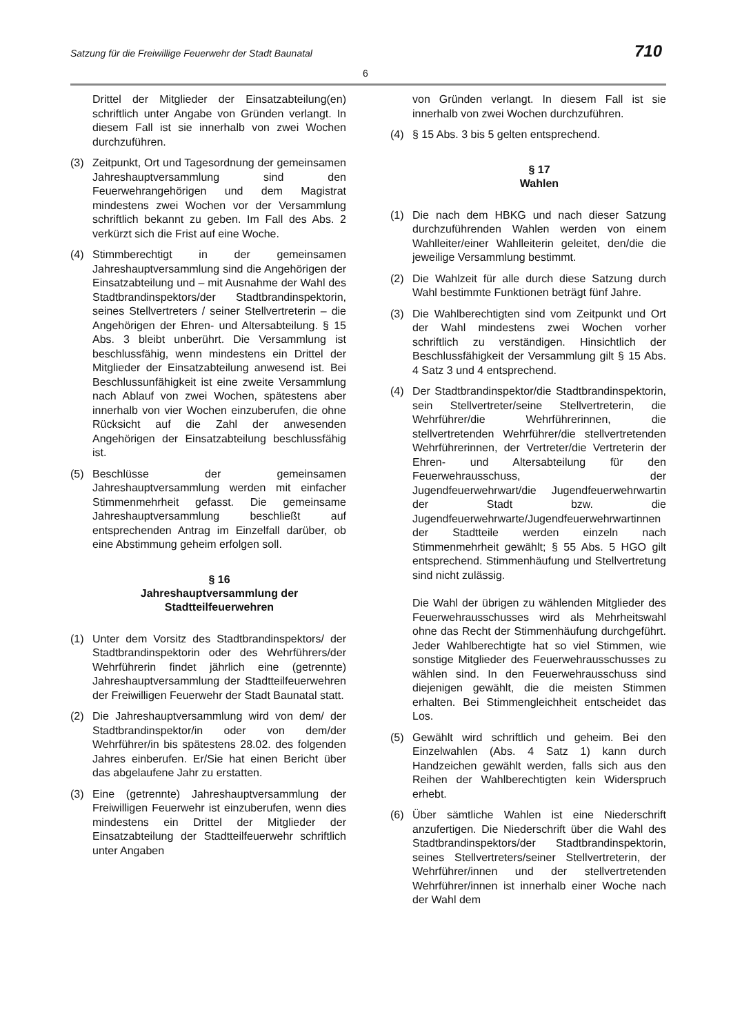Satzung für die Freiwillige Feuerwehr der Stadt Baunatal 710
6
Drittel der Mitglieder der Einsatzabteilung(en) schriftlich unter Angabe von Gründen verlangt. In diesem Fall ist sie innerhalb von zwei Wochen durchzuführen.
(3) Zeitpunkt, Ort und Tagesordnung der gemeinsamen Jahreshauptversammlung sind den Feuerwehrangehörigen und dem Magistrat mindestens zwei Wochen vor der Versammlung schriftlich bekannt zu geben. Im Fall des Abs. 2 verkürzt sich die Frist auf eine Woche.
(4) Stimmberechtigt in der gemeinsamen Jahreshauptversammlung sind die Angehörigen der Einsatzabteilung und – mit Ausnahme der Wahl des Stadtbrand­inspektors/der Stadtbrandinspektorin, seines Stellvertreters / seiner Stellvertreterin – die Angehörigen der Ehren- und Altersabteilung. § 15 Abs. 3 bleibt unberührt. Die Versammlung ist beschlussfähig, wenn mindestens ein Drittel der Mitglieder der Einsatzabteilung anwesend ist. Bei Beschlussunfähigkeit ist eine zweite Versammlung nach Ablauf von zwei Wochen, spätestens aber innerhalb von vier Wochen einzuberufen, die ohne Rücksicht auf die Zahl der anwesenden Angehörigen der Einsatzabteilung beschlussfähig ist.
(5) Beschlüsse der gemeinsamen Jahreshauptversammlung werden mit einfacher Stimmenmehrheit gefasst. Die gemeinsame Jahreshauptversammlung beschließt auf entsprechenden Antrag im Einzelfall darüber, ob eine Abstimmung geheim erfolgen soll.
§ 16
Jahreshauptversammlung der Stadtteilfeuerwehren
(1) Unter dem Vorsitz des Stadtbrandinspektors/ der Stadtbrandinspektorin oder des Wehrführers/der Wehrführerin findet jährlich eine (getrennte) Jahreshauptversammlung der Stadtteilfeuerwehren der Freiwilligen Feuerwehr der Stadt Baunatal statt.
(2) Die Jahreshauptversammlung wird von dem/ der Stadtbrandinspektor/in oder von dem/der Wehrführer/in bis spätestens 28.02. des folgenden Jahres einberufen. Er/Sie hat einen Bericht über das abgelaufene Jahr zu erstatten.
(3) Eine (getrennte) Jahreshauptversammlung der Freiwilligen Feuerwehr ist einzuberufen, wenn dies mindestens ein Drittel der Mitglieder der Einsatzabteilung der Stadtteilfeuerwehr schriftlich unter Angaben
von Gründen verlangt. In diesem Fall ist sie innerhalb von zwei Wochen durchzuführen.
(4) § 15 Abs. 3 bis 5 gelten entsprechend.
§ 17
Wahlen
(1) Die nach dem HBKG und nach dieser Satzung durchzuführenden Wahlen werden von einem Wahlleiter/einer Wahlleiterin geleitet, den/die die jeweilige Versammlung bestimmt.
(2) Die Wahlzeit für alle durch diese Satzung durch Wahl bestimmte Funktionen beträgt fünf Jahre.
(3) Die Wahlberechtigten sind vom Zeitpunkt und Ort der Wahl mindestens zwei Wochen vorher schriftlich zu verständigen. Hinsichtlich der Beschlussfähigkeit der Versammlung gilt § 15 Abs. 4 Satz 3 und 4 entsprechend.
(4) Der Stadtbrandinspektor/die Stadtbrand­inspektorin, sein Stellvertreter/seine Stell­vertreterin, die Wehrführer/die Wehrführ­erinnen, die stellvertretenden Wehrführer/die stellvertretenden Wehrführerinnen, der Vertreter/die Vertreterin der Ehren- und Altersabteilung für den Feuerwehrausschuss, der Jugendfeuerwehrwart/die Jugendfeuer­wehrwartin der Stadt bzw. die Jugendfeuerwehrwarte/Jugendfeuerwehr­wartinnen der Stadtteile werden einzeln nach Stimmenmehrheit gewählt; § 55 Abs. 5 HGO gilt entsprechend. Stimmenhäufung und Stellvertretung sind nicht zulässig.
Die Wahl der übrigen zu wählenden Mitglieder des Feuerwehrausschusses wird als Mehrheitswahl ohne das Recht der Stimmenhäufung durchgeführt. Jeder Wahl­berechtigte hat so viel Stimmen, wie sonstige Mitglieder des Feuerwehrausschusses zu wählen sind. In den Feuerwehrausschuss sind diejenigen gewählt, die die meisten Stimmen erhalten. Bei Stimmengleichheit entscheidet das Los.
(5) Gewählt wird schriftlich und geheim. Bei den Einzelwahlen (Abs. 4 Satz 1) kann durch Handzeichen gewählt werden, falls sich aus den Reihen der Wahlberechtigten kein Widerspruch erhebt.
(6) Über sämtliche Wahlen ist eine Niederschrift anzufertigen. Die Niederschrift über die Wahl des Stadtbrandinspektors/der Stadtbrand­inspektorin, seines Stellvertreters/seiner Stellvertreterin, der Wehrführer/innen und der stellvertretenden Wehrführer/innen ist innerhalb einer Woche nach der Wahl dem